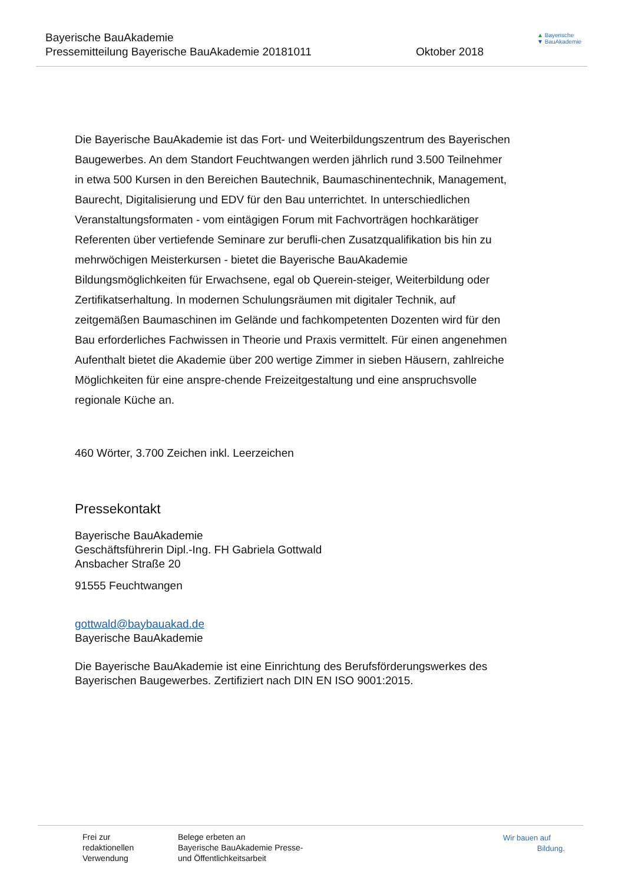Bayerische BauAkademie
Pressemitteilung Bayerische BauAkademie 20181011
Oktober 2018
▲ Bayerische
▼ BauAkademie
Die Bayerische BauAkademie ist das Fort- und Weiterbildungszentrum des Bayerischen Baugewerbes. An dem Standort Feuchtwangen werden jährlich rund 3.500 Teilnehmer in etwa 500 Kursen in den Bereichen Bautechnik, Baumaschinentechnik, Management, Baurecht, Digitalisierung und EDV für den Bau unterrichtet. In unterschiedlichen Veranstaltungsformaten - vom eintägigen Forum mit Fachvorträgen hochkarätiger Referenten über vertiefende Seminare zur berufli-chen Zusatzqualifikation bis hin zu mehrwöchigen Meisterkursen - bietet die Bayerische BauAkademie Bildungsmöglichkeiten für Erwachsene, egal ob Querein-steiger, Weiterbildung oder Zertifikatserhaltung. In modernen Schulungsräumen mit digitaler Technik, auf zeitgemäßen Baumaschinen im Gelände und fachkompetenten Dozenten wird für den Bau erforderliches Fachwissen in Theorie und Praxis vermittelt. Für einen angenehmen Aufenthalt bietet die Akademie über 200 wertige Zimmer in sieben Häusern, zahlreiche Möglichkeiten für eine anspre-chende Freizeitgestaltung und eine anspruchsvolle regionale Küche an.
460 Wörter, 3.700 Zeichen inkl. Leerzeichen
Pressekontakt
Bayerische BauAkademie
Geschäftsführerin Dipl.-Ing. FH Gabriela Gottwald
Ansbacher Straße 20
91555 Feuchtwangen
gottwald@baybauakad.de
Bayerische BauAkademie
Die Bayerische BauAkademie ist eine Einrichtung des Berufsförderungswerkes des Bayerischen Baugewerbes. Zertifiziert nach DIN EN ISO 9001:2015.
Frei zur
redaktionellen
Verwendung
Belege erbeten an
Bayerische BauAkademie Presse-
und Öffentlichkeitsarbeit
Wir bauen auf
Bildung.